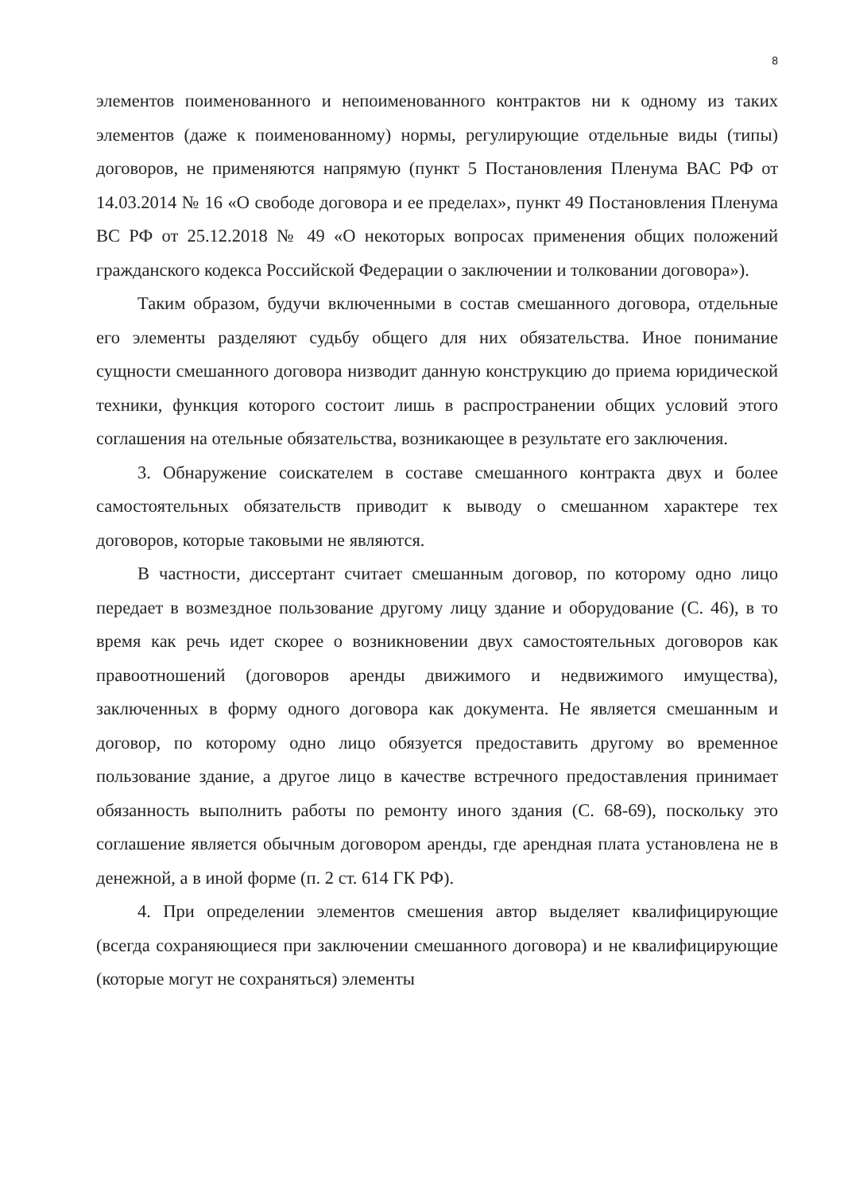8
элементов поименованного и непоименованного контрактов ни к одному из таких элементов (даже к поименованному) нормы, регулирующие отдельные виды (типы) договоров, не применяются напрямую (пункт 5 Постановления Пленума ВАС РФ от 14.03.2014 № 16 «О свободе договора и ее пределах», пункт 49 Постановления Пленума ВС РФ от 25.12.2018 № 49 «О некоторых вопросах применения общих положений гражданского кодекса Российской Федерации о заключении и толковании договора»).
Таким образом, будучи включенными в состав смешанного договора, отдельные его элементы разделяют судьбу общего для них обязательства. Иное понимание сущности смешанного договора низводит данную конструкцию до приема юридической техники, функция которого состоит лишь в распространении общих условий этого соглашения на отельные обязательства, возникающее в результате его заключения.
3. Обнаружение соискателем в составе смешанного контракта двух и более самостоятельных обязательств приводит к выводу о смешанном характере тех договоров, которые таковыми не являются.
В частности, диссертант считает смешанным договор, по которому одно лицо передает в возмездное пользование другому лицу здание и оборудование (С. 46), в то время как речь идет скорее о возникновении двух самостоятельных договоров как правоотношений (договоров аренды движимого и недвижимого имущества), заключенных в форму одного договора как документа. Не является смешанным и договор, по которому одно лицо обязуется предоставить другому во временное пользование здание, а другое лицо в качестве встречного предоставления принимает обязанность выполнить работы по ремонту иного здания (С. 68-69), поскольку это соглашение является обычным договором аренды, где арендная плата установлена не в денежной, а в иной форме (п. 2 ст. 614 ГК РФ).
4. При определении элементов смешения автор выделяет квалифицирующие (всегда сохраняющиеся при заключении смешанного договора) и не квалифицирующие (которые могут не сохраняться) элементы